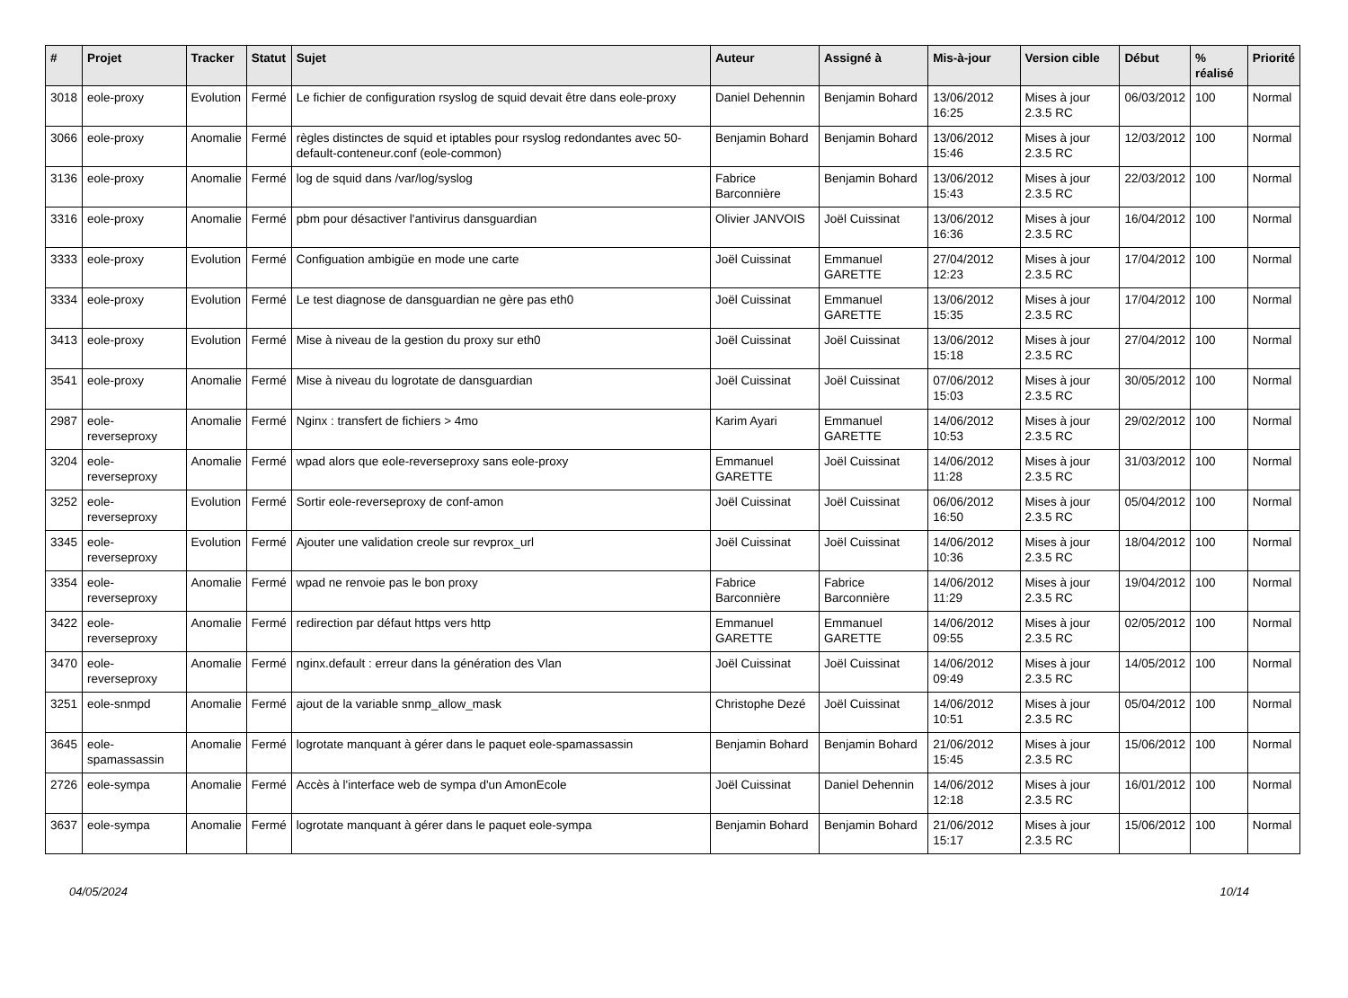| # | Projet | Tracker | Statut | Sujet | Auteur | Assigné à | Mis-à-jour | Version cible | Début | % réalisé | Priorité |
| --- | --- | --- | --- | --- | --- | --- | --- | --- | --- | --- | --- |
| 3018 | eole-proxy | Evolution | Fermé | Le fichier de configuration rsyslog de squid devait être dans eole-proxy | Daniel Dehennin | Benjamin Bohard | 13/06/2012 16:25 | Mises à jour 2.3.5 RC | 06/03/2012 | 100 | Normal |
| 3066 | eole-proxy | Anomalie | Fermé | règles distinctes de squid et iptables pour rsyslog redondantes avec 50-default-conteneur.conf (eole-common) | Benjamin Bohard | Benjamin Bohard | 13/06/2012 15:46 | Mises à jour 2.3.5 RC | 12/03/2012 | 100 | Normal |
| 3136 | eole-proxy | Anomalie | Fermé | log de squid dans /var/log/syslog | Fabrice Barconnière | Benjamin Bohard | 13/06/2012 15:43 | Mises à jour 2.3.5 RC | 22/03/2012 | 100 | Normal |
| 3316 | eole-proxy | Anomalie | Fermé | pbm pour désactiver l'antivirus dansguardian | Olivier JANVOIS | Joël Cuissinat | 13/06/2012 16:36 | Mises à jour 2.3.5 RC | 16/04/2012 | 100 | Normal |
| 3333 | eole-proxy | Evolution | Fermé | Configuation ambigüe en mode une carte | Joël Cuissinat | Emmanuel GARETTE | 27/04/2012 12:23 | Mises à jour 2.3.5 RC | 17/04/2012 | 100 | Normal |
| 3334 | eole-proxy | Evolution | Fermé | Le test diagnose de dansguardian ne gère pas eth0 | Joël Cuissinat | Emmanuel GARETTE | 13/06/2012 15:35 | Mises à jour 2.3.5 RC | 17/04/2012 | 100 | Normal |
| 3413 | eole-proxy | Evolution | Fermé | Mise à niveau de la gestion du proxy sur eth0 | Joël Cuissinat | Joël Cuissinat | 13/06/2012 15:18 | Mises à jour 2.3.5 RC | 27/04/2012 | 100 | Normal |
| 3541 | eole-proxy | Anomalie | Fermé | Mise à niveau du logrotate de dansguardian | Joël Cuissinat | Joël Cuissinat | 07/06/2012 15:03 | Mises à jour 2.3.5 RC | 30/05/2012 | 100 | Normal |
| 2987 | eole-reverseproxy | Anomalie | Fermé | Nginx : transfert de fichiers > 4mo | Karim Ayari | Emmanuel GARETTE | 14/06/2012 10:53 | Mises à jour 2.3.5 RC | 29/02/2012 | 100 | Normal |
| 3204 | eole-reverseproxy | Anomalie | Fermé | wpad alors que eole-reverseproxy sans eole-proxy | Emmanuel GARETTE | Joël Cuissinat | 14/06/2012 11:28 | Mises à jour 2.3.5 RC | 31/03/2012 | 100 | Normal |
| 3252 | eole-reverseproxy | Evolution | Fermé | Sortir eole-reverseproxy de conf-amon | Joël Cuissinat | Joël Cuissinat | 06/06/2012 16:50 | Mises à jour 2.3.5 RC | 05/04/2012 | 100 | Normal |
| 3345 | eole-reverseproxy | Evolution | Fermé | Ajouter une validation creole sur revprox_url | Joël Cuissinat | Joël Cuissinat | 14/06/2012 10:36 | Mises à jour 2.3.5 RC | 18/04/2012 | 100 | Normal |
| 3354 | eole-reverseproxy | Anomalie | Fermé | wpad ne renvoie pas le bon proxy | Fabrice Barconnière | Fabrice Barconnière | 14/06/2012 11:29 | Mises à jour 2.3.5 RC | 19/04/2012 | 100 | Normal |
| 3422 | eole-reverseproxy | Anomalie | Fermé | redirection par défaut https vers http | Emmanuel GARETTE | Emmanuel GARETTE | 14/06/2012 09:55 | Mises à jour 2.3.5 RC | 02/05/2012 | 100 | Normal |
| 3470 | eole-reverseproxy | Anomalie | Fermé | nginx.default : erreur dans la génération des Vlan | Joël Cuissinat | Joël Cuissinat | 14/06/2012 09:49 | Mises à jour 2.3.5 RC | 14/05/2012 | 100 | Normal |
| 3251 | eole-snmpd | Anomalie | Fermé | ajout de la variable snmp_allow_mask | Christophe Dezé | Joël Cuissinat | 14/06/2012 10:51 | Mises à jour 2.3.5 RC | 05/04/2012 | 100 | Normal |
| 3645 | eole-spamassassin | Anomalie | Fermé | logrotate manquant à gérer dans le paquet eole-spamassassin | Benjamin Bohard | Benjamin Bohard | 21/06/2012 15:45 | Mises à jour 2.3.5 RC | 15/06/2012 | 100 | Normal |
| 2726 | eole-sympa | Anomalie | Fermé | Accès à l'interface web de sympa d'un AmonEcole | Joël Cuissinat | Daniel Dehennin | 14/06/2012 12:18 | Mises à jour 2.3.5 RC | 16/01/2012 | 100 | Normal |
| 3637 | eole-sympa | Anomalie | Fermé | logrotate manquant à gérer dans le paquet eole-sympa | Benjamin Bohard | Benjamin Bohard | 21/06/2012 15:17 | Mises à jour 2.3.5 RC | 15/06/2012 | 100 | Normal |
04/05/2024 10/14